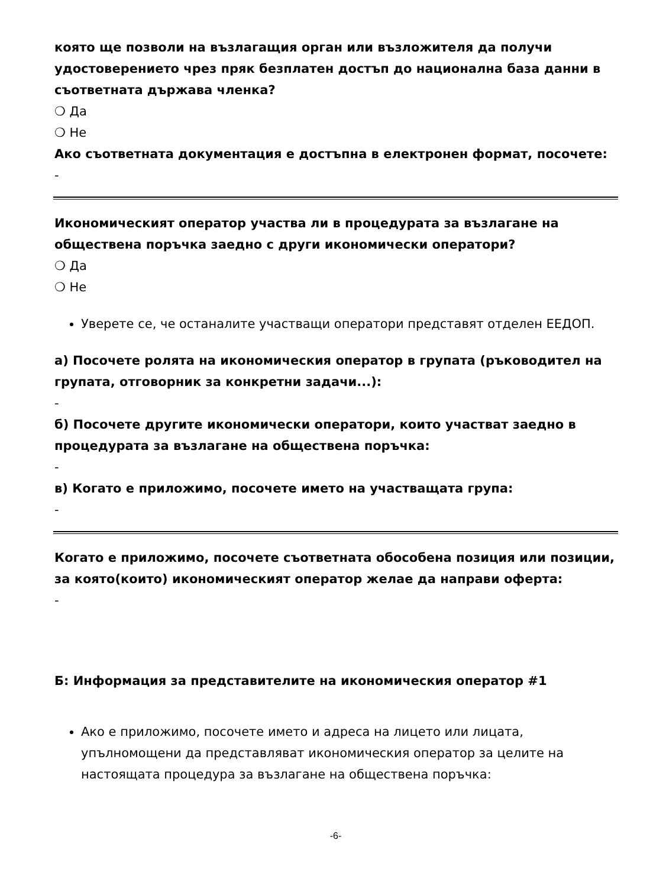която ще позволи на възлагащия орган или възложителя да получи удостоверението чрез пряк безплатен достъп до национална база данни в съответната държава членка?
❍ Да
❍ Не
Ако съответната документация е достъпна в електронен формат, посочете:
-
Икономическият оператор участва ли в процедурата за възлагане на обществена поръчка заедно с други икономически оператори?
❍ Да
❍ Не
Уверете се, че останалите участващи оператори представят отделен ЕЕДОП.
а) Посочете ролята на икономическия оператор в групата (ръководител на групата, отговорник за конкретни задачи...):
-
б) Посочете другите икономически оператори, които участват заедно в процедурата за възлагане на обществена поръчка:
-
в) Когато е приложимо, посочете името на участващата група:
-
Когато е приложимо, посочете съответната обособена позиция или позиции, за която(които) икономическият оператор желае да направи оферта:
-
Б: Информация за представителите на икономическия оператор #1
Ако е приложимо, посочете името и адреса на лицето или лицата, упълномощени да представляват икономическия оператор за целите на настоящата процедура за възлагане на обществена поръчка:
-6-